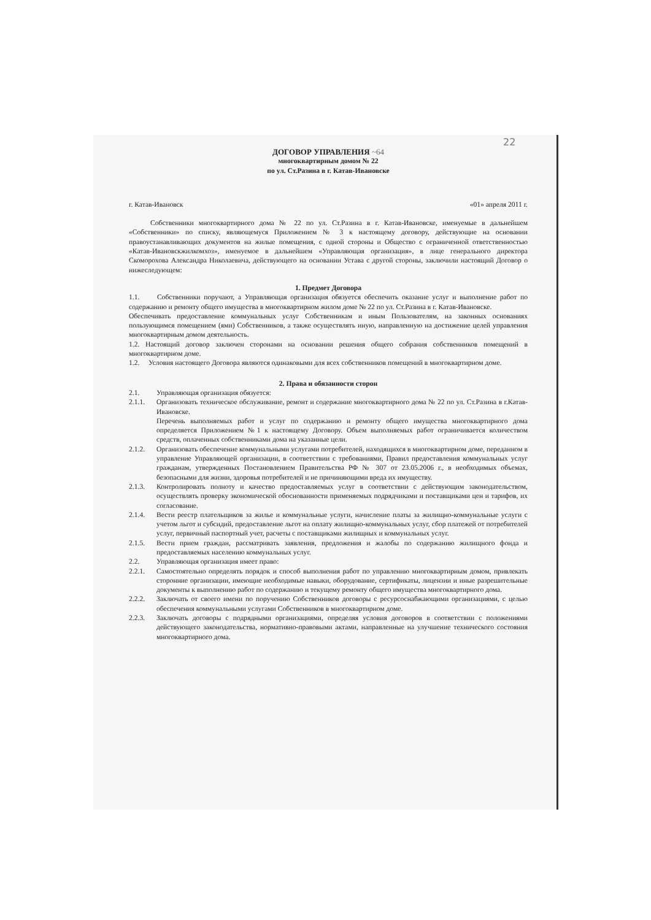22
ДОГОВОР УПРАВЛЕНИЯ ~64
многоквартирным домом № 22
по ул. Ст.Разина в г. Катав-Ивановске
г. Катав-Ивановск «01» апреля 2011 г.
Собственники многоквартирного дома № 22 по ул. Ст.Разина в г. Катав-Ивановске, именуемые в дальнейшем «Собственники» по списку, являющемуся Приложением № 3 к настоящему договору, действующие на основании правоустанавливающих документов на жилые помещения, с одной стороны и Общество с ограниченной ответственностью «Катав-Ивановскжилкомхоз», именуемое в дальнейшем «Управляющая организация», в лице генерального директора Скоморохова Александра Николаевича, действующего на основании Устава с другой стороны, заключили настоящий Договор о нижеследующем:
1. Предмет Договора
1.1. Собственники поручают, а Управляющая организация обязуется обеспечить оказание услуг и выполнение работ по содержанию и ремонту общего имущества в многоквартирном жилом доме № 22 по ул. Ст.Разина в г. Катав-Ивановске.
Обеспечивать предоставление коммунальных услуг Собственникам и иным Пользователям, на законных основаниях пользующимся помещением (ями) Собственников, а также осуществлять иную, направленную на достижение целей управления многоквартирным домом деятельность.
1.2. Настоящий договор заключен сторонами на основании решения общего собрания собственников помещений в многоквартирном доме.
1.2. Условия настоящего Договора являются одинаковыми для всех собственников помещений в многоквартирном доме.
2. Права и обязанности сторон
2.1. Управляющая организация обязуется:
2.1.1. Организовать техническое обслуживание, ремонт и содержание многоквартирного дома № 22 по ул. Ст.Разина в г.Катав-Ивановске.
Перечень выполняемых работ и услуг по содержанию и ремонту общего имущества многоквартирного дома определяется Приложением №1 к настоящему Договору. Объем выполняемых работ ограничивается количеством средств, оплаченных собственниками дома на указанные цели.
2.1.2. Организовать обеспечение коммунальными услугами потребителей, находящихся в многоквартирном доме, переданном в управление Управляющей организации, в соответствии с требованиями, Правил предоставления коммунальных услуг гражданам, утвержденных Постановлением Правительства РФ № 307 от 23.05.2006 г., в необходимых объемах, безопасными для жизни, здоровья потребителей и не причиняющими вреда их имуществу.
2.1.3. Контролировать полноту и качество предоставляемых услуг в соответствии с действующим законодательством, осуществлять проверку экономической обоснованности применяемых подрядчиками и поставщиками цен и тарифов, их согласование.
2.1.4. Вести реестр плательщиков за жилье и коммунальные услуги, начисление платы за жилищно-коммунальные услуги с учетом льгот и субсидий, предоставление льгот на оплату жилищно-коммунальных услуг, сбор платежей от потребителей услуг, первичный паспортный учет, расчеты с поставщиками жилищных и коммунальных услуг.
2.1.5. Вести прием граждан, рассматривать заявления, предложения и жалобы по содержанию жилищного фонда и предоставляемых населению коммунальных услуг.
2.2. Управляющая организация имеет право:
2.2.1. Самостоятельно определять порядок и способ выполнения работ по управлению многоквартирным домом, привлекать сторонние организации, имеющие необходимые навыки, оборудование, сертификаты, лицензии и иные разрешительные документы к выполнению работ по содержанию и текущему ремонту общего имущества многоквартирного дома.
2.2.2. Заключать от своего имени по поручению Собственников договоры с ресурсоснабжающими организациями, с целью обеспечения коммунальными услугами Собственников в многоквартирном доме.
2.2.3. Заключать договоры с подрядными организациями, определяя условия договоров в соответствии с положениями действующего законодательства, нормативно-правовыми актами, направленные на улучшение технического состояния многоквартирного дома.